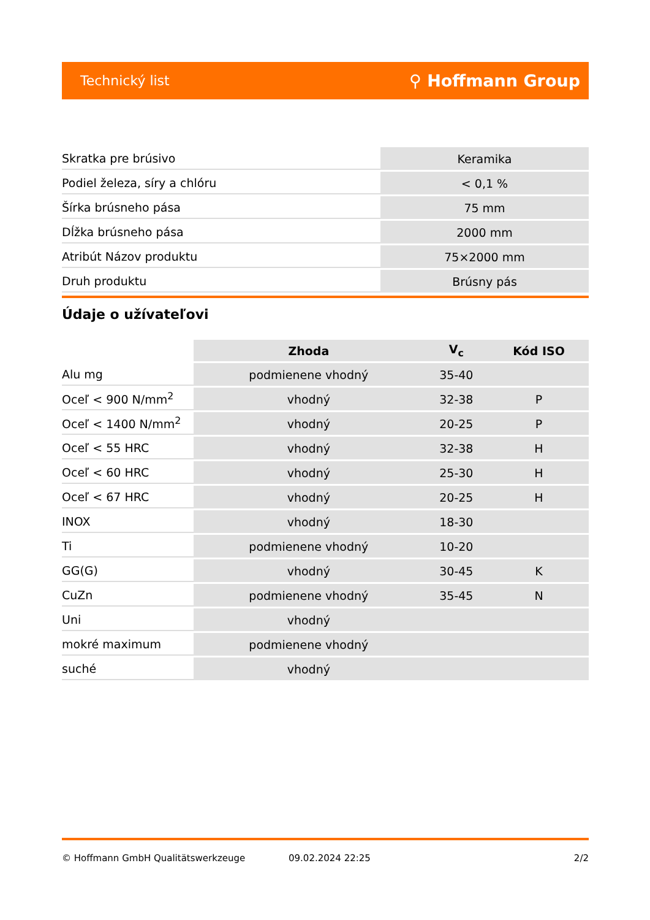Technický list ⚲ Hoffmann Group
| Skratka pre brúsivo | Keramika |
| Podiel železa, síry a chlóru | < 0,1 % |
| Šírka brúsneho pása | 75 mm |
| Dĺžka brúsneho pása | 2000 mm |
| Atribút Názov produktu | 75×2000 mm |
| Druh produktu | Brúsny pás |
Údaje o užívateľovi
| | Zhoda | V<sub>c</sub> | Kód ISO |
| --- | --- | --- | --- |
| Alu mg | podmienene vhodný | 35-40 | |
| Oceľ < 900 N/mm<sup>2</sup> | vhodný | 32-38 | P |
| Oceľ < 1400 N/mm<sup>2</sup> | vhodný | 20-25 | P |
| Oceľ < 55 HRC | vhodný | 32-38 | H |
| Oceľ < 60 HRC | vhodný | 25-30 | H |
| Oceľ < 67 HRC | vhodný | 20-25 | H |
| INOX | vhodný | 18-30 | |
| Ti | podmienene vhodný | 10-20 | |
| GG(G) | vhodný | 30-45 | K |
| CuZn | podmienene vhodný | 35-45 | N |
| Uni | vhodný | | |
| mokré maximum | podmienene vhodný | | |
| suché | vhodný | | |
© Hoffmann GmbH Qualitätswerkzeuge 09.02.2024 22:25 2/2